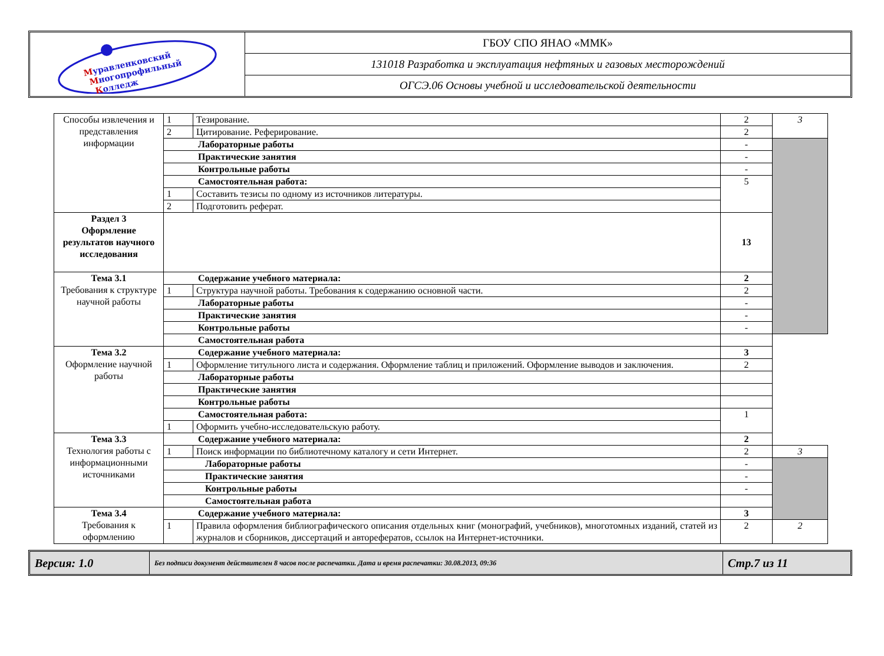Муравленковский
Многопрофильный
Колледж
ГБОУ СПО ЯНАО «ММК»
131018 Разработка и эксплуатация нефтяных и газовых месторождений
ОГСЭ.06 Основы учебной и исследовательской деятельности
| Способы извлечения и представления информации | 1 | Тезирование. | 2 | 3 |
| | 2 | Цитирование. Реферирование. | 2 | |
| | Лабораторные работы | | - | |
| | Практические занятия | | - | |
| | Контрольные работы | | - | |
| | Самостоятельная работа: | | 5 | |
| | 1 | Составить тезисы по одному из источников литературы. | | |
| | 2 | Подготовить реферат. | | |
| Раздел 3 Оформление результатов научного исследования | | | 13 | |
| Тема 3.1 Требования к структуре научной работы | Содержание учебного материала: | | 2 | |
| | 1 | Структура научной работы. Требования к содержанию основной части. | 2 | |
| | Лабораторные работы | | - | |
| | Практические занятия | | - | |
| | Контрольные работы | | - | |
| | Самостоятельная работа | | | |
| Тема 3.2 Оформление научной работы | Содержание учебного материала: | | 3 | |
| | 1 | Оформление титульного листа и содержания. Оформление таблиц и приложений. Оформление выводов и заключения. | 2 | |
| | Лабораторные работы | | | |
| | Практические занятия | | | |
| | Контрольные работы | | | |
| | Самостоятельная работа: | | 1 | |
| | 1 | Оформить учебно-исследовательскую работу. | | |
| Тема 3.3 Технология работы с информационными источниками | Содержание учебного материала: | | 2 | |
| | 1 | Поиск информации по библиотечному каталогу и сети Интернет. | 2 | 3 |
| | Лабораторные работы | | - | |
| | Практические занятия | | - | |
| | Контрольные работы | | - | |
| | Самостоятельная работа | | | |
| Тема 3.4 Требования к оформлению | Содержание учебного материала: | | 3 | |
| | 1 | Правила оформления библиографического описания отдельных книг (монографий, учебников), многотомных изданий, статей из журналов и сборников, диссертаций и авторефератов, ссылок на Интернет-источники. | 2 | 2 |
Версия: 1.0
Без подписи документ действителен 8 часов после распечатки. Дата и время распечатки: 30.08.2013, 09:36
Стр.7 из 11